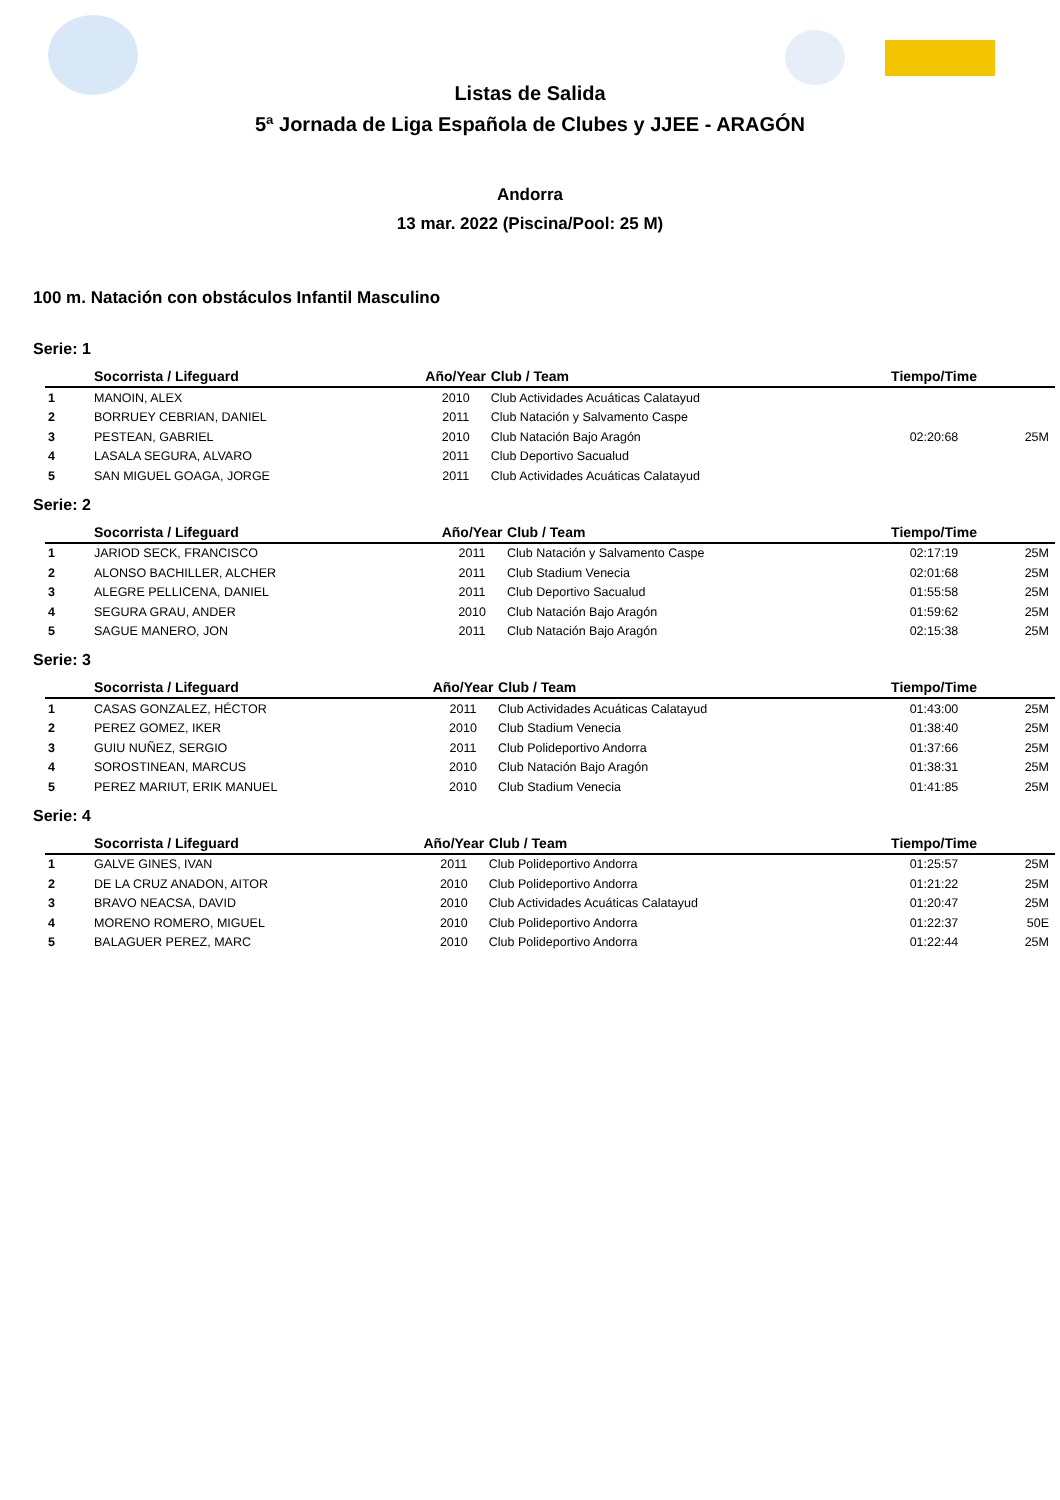Listas de Salida
5ª Jornada de Liga Española de Clubes y JJEE - ARAGÓN
Andorra
13 mar. 2022 (Piscina/Pool: 25 M)
100 m. Natación con obstáculos Infantil Masculino
Serie: 1
| | Socorrista / Lifeguard | Año/Year | Club / Team | Tiempo/Time | |
| --- | --- | --- | --- | --- | --- |
| 1 | MANOIN, ALEX | 2010 | Club Actividades Acuáticas Calatayud | | |
| 2 | BORRUEY CEBRIAN, DANIEL | 2011 | Club Natación y Salvamento Caspe | | |
| 3 | PESTEAN, GABRIEL | 2010 | Club Natación Bajo Aragón | 02:20:68 | 25M |
| 4 | LASALA SEGURA, ALVARO | 2011 | Club Deportivo Sacualud | | |
| 5 | SAN MIGUEL GOAGA, JORGE | 2011 | Club Actividades Acuáticas Calatayud | | |
Serie: 2
| | Socorrista / Lifeguard | Año/Year | Club / Team | Tiempo/Time | |
| --- | --- | --- | --- | --- | --- |
| 1 | JARIOD SECK, FRANCISCO | 2011 | Club Natación y Salvamento Caspe | 02:17:19 | 25M |
| 2 | ALONSO BACHILLER, ALCHER | 2011 | Club Stadium Venecia | 02:01:68 | 25M |
| 3 | ALEGRE PELLICENA, DANIEL | 2011 | Club Deportivo Sacualud | 01:55:58 | 25M |
| 4 | SEGURA GRAU, ANDER | 2010 | Club Natación Bajo Aragón | 01:59:62 | 25M |
| 5 | SAGUE MANERO, JON | 2011 | Club Natación Bajo Aragón | 02:15:38 | 25M |
Serie: 3
| | Socorrista / Lifeguard | Año/Year | Club / Team | Tiempo/Time | |
| --- | --- | --- | --- | --- | --- |
| 1 | CASAS GONZALEZ, HÉCTOR | 2011 | Club Actividades Acuáticas Calatayud | 01:43:00 | 25M |
| 2 | PEREZ GOMEZ, IKER | 2010 | Club Stadium Venecia | 01:38:40 | 25M |
| 3 | GUIU NUÑEZ, SERGIO | 2011 | Club Polideportivo Andorra | 01:37:66 | 25M |
| 4 | SOROSTINEAN, MARCUS | 2010 | Club Natación Bajo Aragón | 01:38:31 | 25M |
| 5 | PEREZ MARIUT, ERIK MANUEL | 2010 | Club Stadium Venecia | 01:41:85 | 25M |
Serie: 4
| | Socorrista / Lifeguard | Año/Year | Club / Team | Tiempo/Time | |
| --- | --- | --- | --- | --- | --- |
| 1 | GALVE GINES, IVAN | 2011 | Club Polideportivo Andorra | 01:25:57 | 25M |
| 2 | DE LA CRUZ ANADON, AITOR | 2010 | Club Polideportivo Andorra | 01:21:22 | 25M |
| 3 | BRAVO NEACSA, DAVID | 2010 | Club Actividades Acuáticas Calatayud | 01:20:47 | 25M |
| 4 | MORENO ROMERO, MIGUEL | 2010 | Club Polideportivo Andorra | 01:22:37 | 50E |
| 5 | BALAGUER PEREZ, MARC | 2010 | Club Polideportivo Andorra | 01:22:44 | 25M |